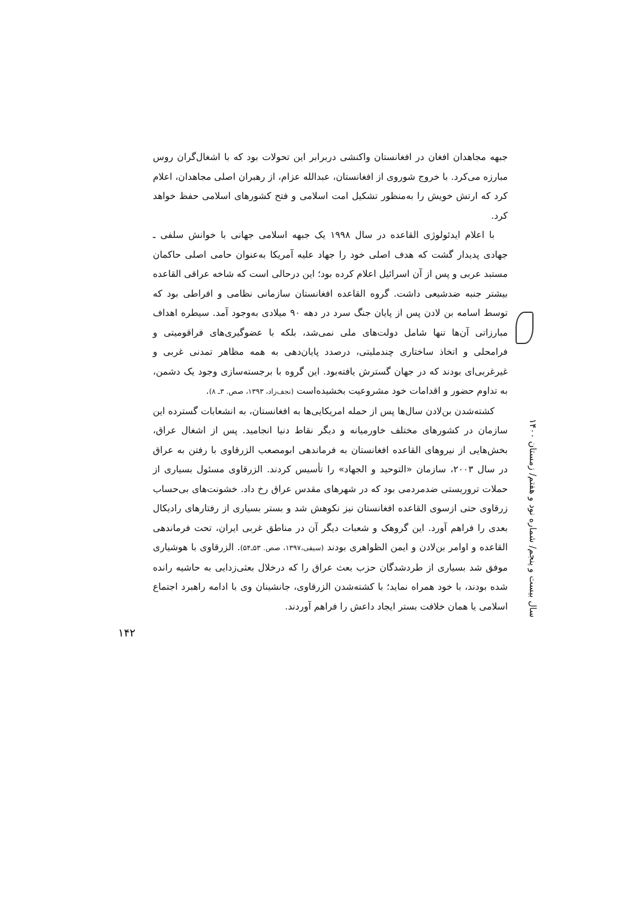جبهه مجاهدان افغان در افغانستان واکنشی دربرابر این تحولات بود که با اشغال‌گران روس مبارزه می‌کرد. با خروج شوروی از افغانستان، عبدالله عزام، از رهبران اصلی مجاهدان، اعلام کرد که ارتش خویش را به‌منظور تشکیل امت اسلامی و فتح کشورهای اسلامی حفظ خواهد کرد.
با اعلام ایدئولوژی القاعده در سال ۱۹۹۸ یک جبهه اسلامی جهانی با خوانش سلفی ـ جهادی پدیدار گشت که هدف اصلی خود را جهاد علیه آمریکا به‌عنوان حامی اصلی حاکمان مستبد عربی و پس از آن اسرائیل اعلام کرده بود؛ این درحالی است که شاخه عراقی القاعده بیشتر جنبه ضدشیعی داشت. گروه القاعده افغانستان سازمانی نظامی و افراطی بود که توسط اسامه بن لادن پس از پایان جنگ سرد در دهه ۹۰ میلادی به‌وجود آمد. سیطره اهداف مبارزاتی آن‌ها تنها شامل دولت‌های ملی نمی‌شد، بلکه با عضوگیری‌های فراقومیتی و فرامحلی و اتخاذ ساختاری چندملیتی، درصدد پایان‌دهی به همه مظاهر تمدنی غربی و غیرغربی‌ای بودند که در جهان گسترش یافته‌بود. این گروه با برجسته‌سازی وجود یک دشمن، به تداوم حضور و اقدامات خود مشروعیت بخشیده‌است (نجف‌زاد، ۱۳۹۳، صص. ۳ـ ۸).
کشته‌شدن بن‌لادن سال‌ها پس از حمله امریکایی‌ها به افغانستان، به انشعابات گسترده این سازمان در کشورهای مختلف خاورمیانه و دیگر نقاط دنیا انجامید. پس از اشغال عراق، بخش‌هایی از نیروهای القاعده افغانستان به فرماندهی ابومصعب الزرقاوی با رفتن به عراق در سال ۲۰۰۳، سازمان «التوحید و الجهاد» را تأسیس کردند. الزرقاوی مسئول بسیاری از حملات تروریستی ضدمردمی بود که در شهرهای مقدس عراق رخ داد. خشونت‌های بی‌حساب زرقاوی حتی ازسوی القاعده افغانستان نیز نکوهش شد و بستر بسیاری از رفتارهای رادیکال بعدی را فراهم آورد. این گروهک و شعبات دیگر آن در مناطق غربی ایران، تحت فرماندهی القاعده و اوامر بن‌لادن و ایمن الظواهری بودند (سیفی،۱۳۹۷، صص. ۵۳ـ۵۴). الزرقاوی با هوشیاری موفق شد بسیاری از طردشدگان حزب بعث عراق را که درخلال بعثی‌زدایی به حاشیه رانده شده بودند، با خود همراه نماید؛ با کشته‌شدن الزرقاوی، جانشینان وی با ادامه راهبرد اجتماع اسلامی یا همان خلافت بستر ایجاد داعش را فراهم آوردند.
سال بیست و پنجم/ شماره نود و هفتم/ زمستان ۱۴۰۰
۱۴۲